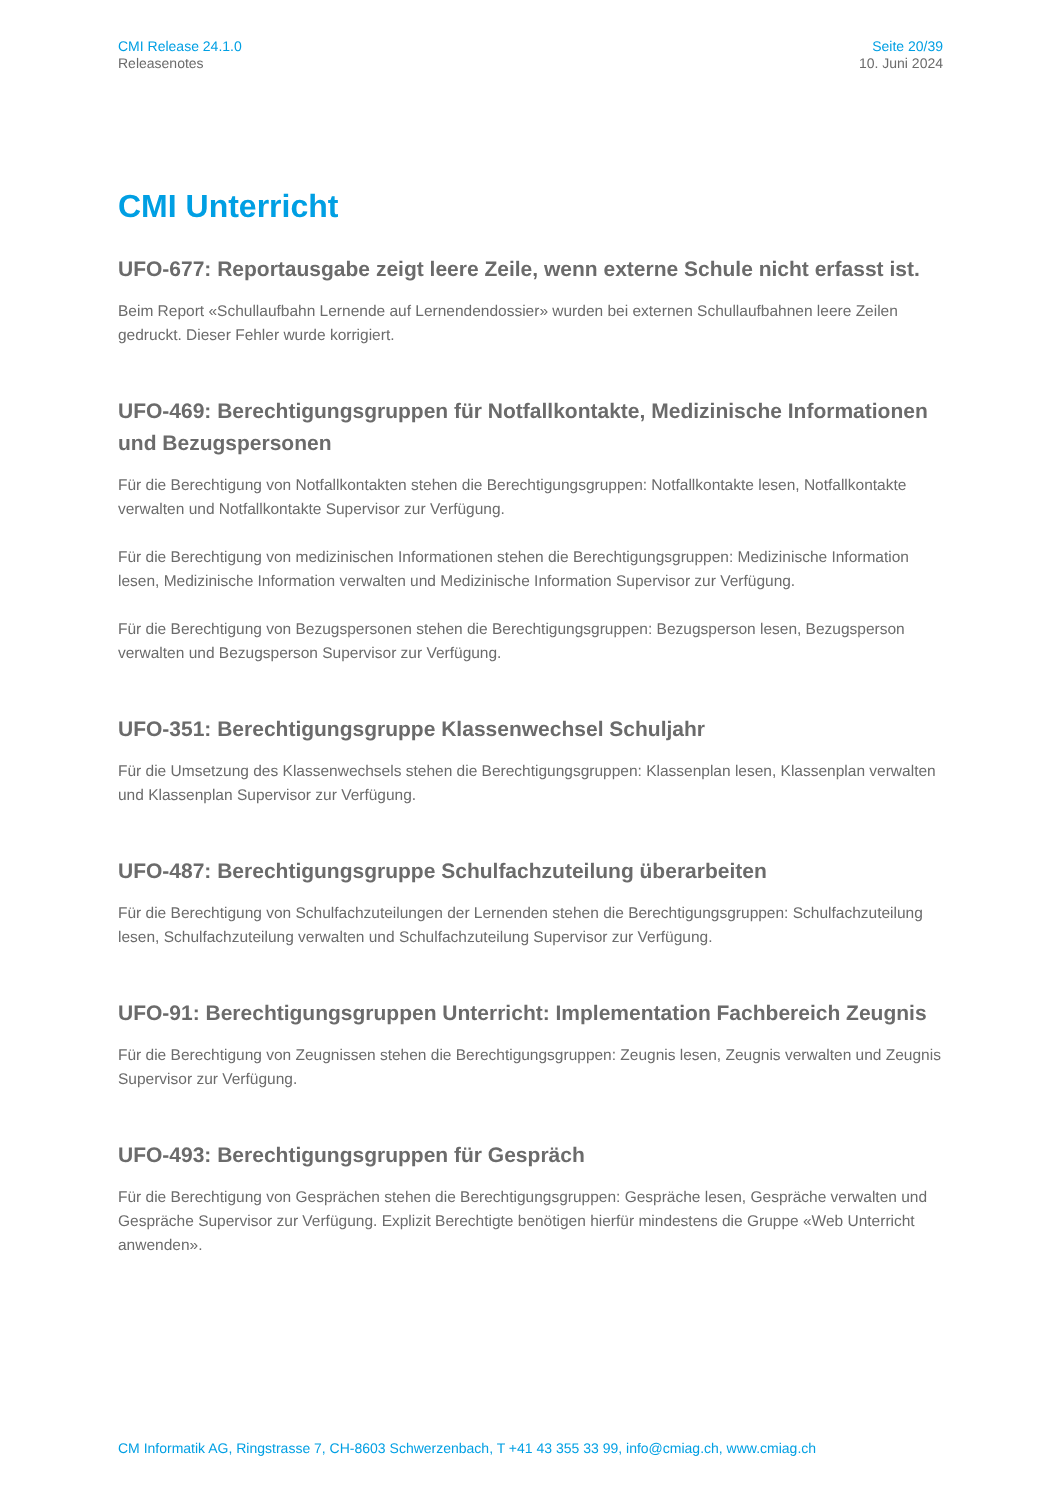CMI Release 24.1.0
Releasenotes
Seite 20/39
10. Juni 2024
CMI Unterricht
UFO-677: Reportausgabe zeigt leere Zeile, wenn externe Schule nicht erfasst ist.
Beim Report «Schullaufbahn Lernende auf Lernendendossier» wurden bei externen Schullaufbahnen leere Zeilen gedruckt. Dieser Fehler wurde korrigiert.
UFO-469: Berechtigungsgruppen für Notfallkontakte, Medizinische Informationen und Bezugspersonen
Für die Berechtigung von Notfallkontakten stehen die Berechtigungsgruppen: Notfallkontakte lesen, Notfallkontakte verwalten und Notfallkontakte Supervisor zur Verfügung.
Für die Berechtigung von medizinischen Informationen stehen die Berechtigungsgruppen: Medizinische Information lesen, Medizinische Information verwalten und Medizinische Information Supervisor zur Verfügung.
Für die Berechtigung von Bezugspersonen stehen die Berechtigungsgruppen: Bezugsperson lesen, Bezugsperson verwalten und Bezugsperson Supervisor zur Verfügung.
UFO-351: Berechtigungsgruppe Klassenwechsel Schuljahr
Für die Umsetzung des Klassenwechsels stehen die Berechtigungsgruppen: Klassenplan lesen, Klassenplan verwalten und Klassenplan Supervisor zur Verfügung.
UFO-487: Berechtigungsgruppe Schulfachzuteilung überarbeiten
Für die Berechtigung von Schulfachzuteilungen der Lernenden stehen die Berechtigungsgruppen: Schulfachzuteilung lesen, Schulfachzuteilung verwalten und Schulfachzuteilung Supervisor zur Verfügung.
UFO-91: Berechtigungsgruppen Unterricht: Implementation Fachbereich Zeugnis
Für die Berechtigung von Zeugnissen stehen die Berechtigungsgruppen: Zeugnis lesen, Zeugnis verwalten und Zeugnis Supervisor zur Verfügung.
UFO-493: Berechtigungsgruppen für Gespräch
Für die Berechtigung von Gesprächen stehen die Berechtigungsgruppen: Gespräche lesen, Gespräche verwalten und Gespräche Supervisor zur Verfügung. Explizit Berechtigte benötigen hierfür mindestens die Gruppe «Web Unterricht anwenden».
CM Informatik AG, Ringstrasse 7, CH-8603 Schwerzenbach, T +41 43 355 33 99, info@cmiag.ch, www.cmiag.ch